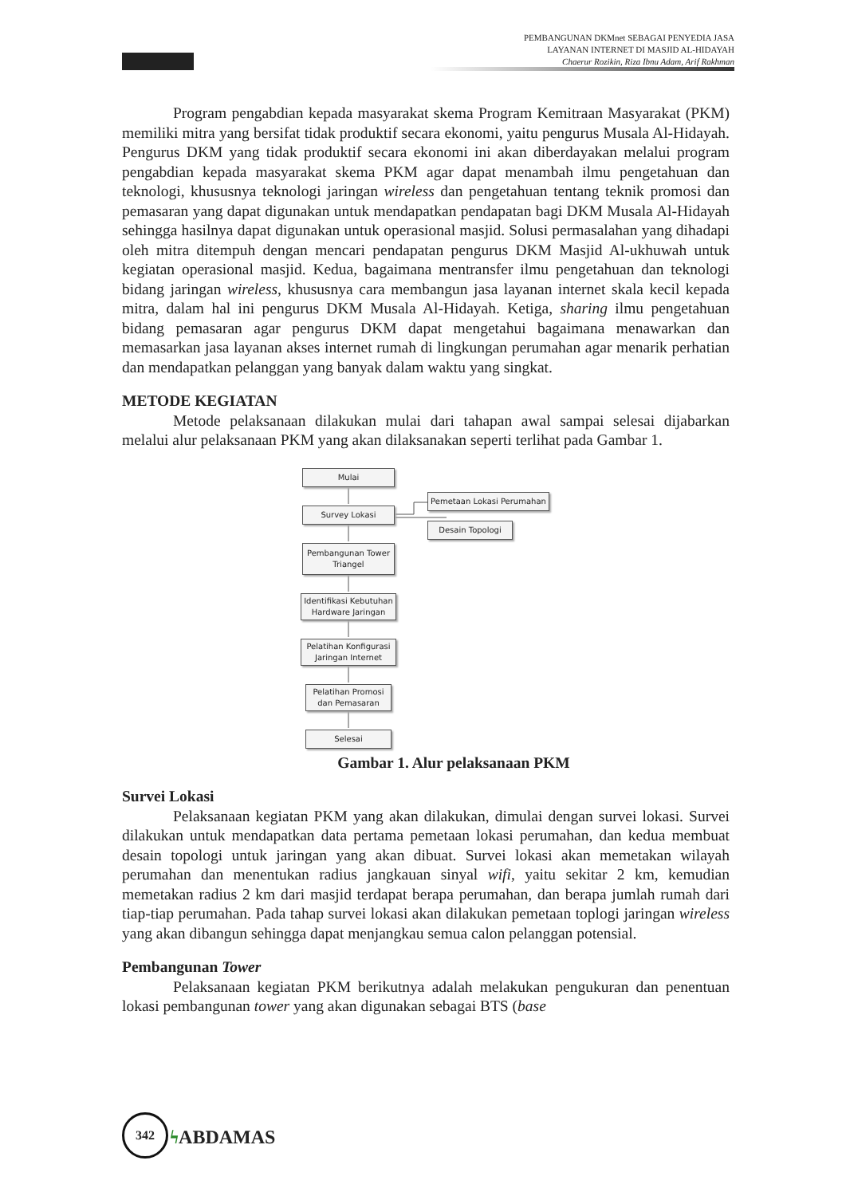PEMBANGUNAN DKMnet SEBAGAI PENYEDIA JASA
LAYANAN INTERNET DI MASJID AL-HIDAYAH
Chaerur Rozikin, Riza Ibnu Adam, Arif Rakhman
Program pengabdian kepada masyarakat skema Program Kemitraan Masyarakat (PKM) memiliki mitra yang bersifat tidak produktif secara ekonomi, yaitu pengurus Musala Al-Hidayah. Pengurus DKM yang tidak produktif secara ekonomi ini akan diberdayakan melalui program pengabdian kepada masyarakat skema PKM agar dapat menambah ilmu pengetahuan dan teknologi, khususnya teknologi jaringan wireless dan pengetahuan tentang teknik promosi dan pemasaran yang dapat digunakan untuk mendapatkan pendapatan bagi DKM Musala Al-Hidayah sehingga hasilnya dapat digunakan untuk operasional masjid. Solusi permasalahan yang dihadapi oleh mitra ditempuh dengan mencari pendapatan pengurus DKM Masjid Al-ukhuwah untuk kegiatan operasional masjid. Kedua, bagaimana mentransfer ilmu pengetahuan dan teknologi bidang jaringan wireless, khususnya cara membangun jasa layanan internet skala kecil kepada mitra, dalam hal ini pengurus DKM Musala Al-Hidayah. Ketiga, sharing ilmu pengetahuan bidang pemasaran agar pengurus DKM dapat mengetahui bagaimana menawarkan dan memasarkan jasa layanan akses internet rumah di lingkungan perumahan agar menarik perhatian dan mendapatkan pelanggan yang banyak dalam waktu yang singkat.
METODE KEGIATAN
Metode pelaksanaan dilakukan mulai dari tahapan awal sampai selesai dijabarkan melalui alur pelaksanaan PKM yang akan dilaksanakan seperti terlihat pada Gambar 1.
Mulai
Survey Lokasi
Pemetaan Lokasi Perumahan
Desain Topologi
Pembangunan Tower Triangel
Identifikasi Kebutuhan Hardware Jaringan
Pelatihan Konfigurasi Jaringan Internet
Pelatihan Promosi dan Pemasaran
Selesai
Gambar 1. Alur pelaksanaan PKM
Survei Lokasi
Pelaksanaan kegiatan PKM yang akan dilakukan, dimulai dengan survei lokasi. Survei dilakukan untuk mendapatkan data pertama pemetaan lokasi perumahan, dan kedua membuat desain topologi untuk jaringan yang akan dibuat. Survei lokasi akan memetakan wilayah perumahan dan menentukan radius jangkauan sinyal wifi, yaitu sekitar 2 km, kemudian memetakan radius 2 km dari masjid terdapat berapa perumahan, dan berapa jumlah rumah dari tiap-tiap perumahan. Pada tahap survei lokasi akan dilakukan pemetaan toplogi jaringan wireless yang akan dibangun sehingga dapat menjangkau semua calon pelanggan potensial.
Pembangunan Tower
Pelaksanaan kegiatan PKM berikutnya adalah melakukan pengukuran dan penentuan lokasi pembangunan tower yang akan digunakan sebagai BTS (base
342
ϟ ABDAMAS